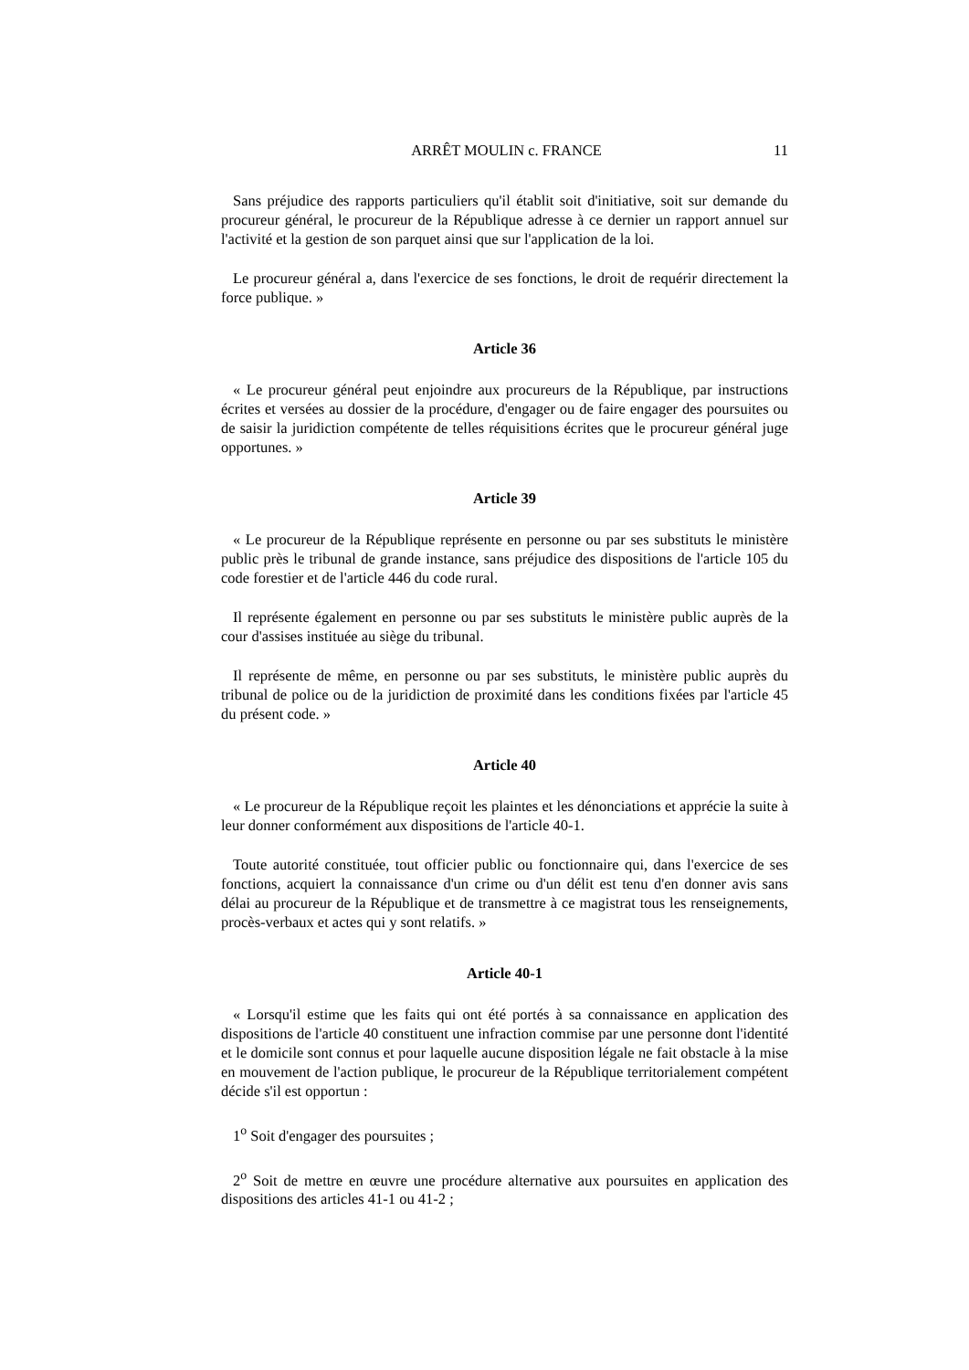ARRÊT MOULIN c. FRANCE 11
Sans préjudice des rapports particuliers qu'il établit soit d'initiative, soit sur demande du procureur général, le procureur de la République adresse à ce dernier un rapport annuel sur l'activité et la gestion de son parquet ainsi que sur l'application de la loi.
Le procureur général a, dans l'exercice de ses fonctions, le droit de requérir directement la force publique. »
Article 36
« Le procureur général peut enjoindre aux procureurs de la République, par instructions écrites et versées au dossier de la procédure, d'engager ou de faire engager des poursuites ou de saisir la juridiction compétente de telles réquisitions écrites que le procureur général juge opportunes. »
Article 39
« Le procureur de la République représente en personne ou par ses substituts le ministère public près le tribunal de grande instance, sans préjudice des dispositions de l'article 105 du code forestier et de l'article 446 du code rural.
Il représente également en personne ou par ses substituts le ministère public auprès de la cour d'assises instituée au siège du tribunal.
Il représente de même, en personne ou par ses substituts, le ministère public auprès du tribunal de police ou de la juridiction de proximité dans les conditions fixées par l'article 45 du présent code. »
Article 40
« Le procureur de la République reçoit les plaintes et les dénonciations et apprécie la suite à leur donner conformément aux dispositions de l'article 40-1.
Toute autorité constituée, tout officier public ou fonctionnaire qui, dans l'exercice de ses fonctions, acquiert la connaissance d'un crime ou d'un délit est tenu d'en donner avis sans délai au procureur de la République et de transmettre à ce magistrat tous les renseignements, procès-verbaux et actes qui y sont relatifs. »
Article 40-1
« Lorsqu'il estime que les faits qui ont été portés à sa connaissance en application des dispositions de l'article 40 constituent une infraction commise par une personne dont l'identité et le domicile sont connus et pour laquelle aucune disposition légale ne fait obstacle à la mise en mouvement de l'action publique, le procureur de la République territorialement compétent décide s'il est opportun :
1<sup>o</sup> Soit d'engager des poursuites ;
2<sup>o</sup> Soit de mettre en œuvre une procédure alternative aux poursuites en application des dispositions des articles 41-1 ou 41-2 ;